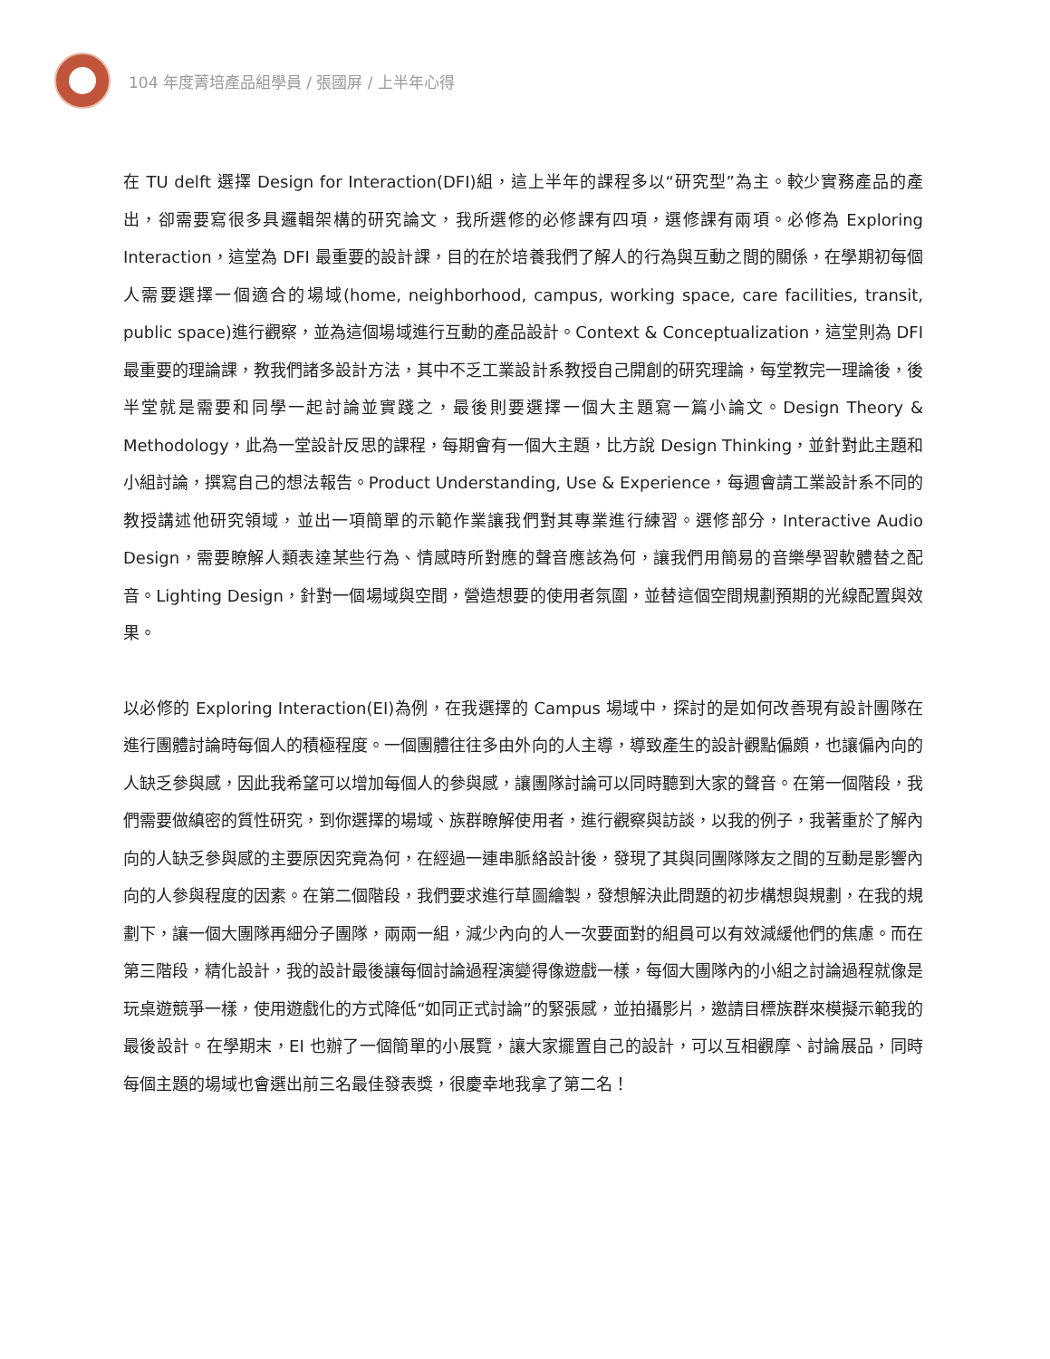104 年度菁培產品組學員 / 張國屏 / 上半年心得
在 TU delft 選擇 Design for Interaction(DFI)組，這上半年的課程多以“研究型”為主。較少實務產品的產出，卻需要寫很多具邏輯架構的研究論文，我所選修的必修課有四項，選修課有兩項。必修為 Exploring Interaction，這堂為 DFI 最重要的設計課，目的在於培養我們了解人的行為與互動之間的關係，在學期初每個人需要選擇一個適合的場域(home, neighborhood, campus, working space, care facilities, transit, public space)進行觀察，並為這個場域進行互動的產品設計。Context & Conceptualization，這堂則為 DFI 最重要的理論課，教我們諸多設計方法，其中不乏工業設計系教授自己開創的研究理論，每堂教完一理論後，後半堂就是需要和同學一起討論並實踐之，最後則要選擇一個大主題寫一篇小論文。Design Theory & Methodology，此為一堂設計反思的課程，每期會有一個大主題，比方說 Design Thinking，並針對此主題和小組討論，撰寫自己的想法報告。Product Understanding, Use & Experience，每週會請工業設計系不同的教授講述他研究領域，並出一項簡單的示範作業讓我們對其專業進行練習。選修部分，Interactive Audio Design，需要瞭解人類表達某些行為、情感時所對應的聲音應該為何，讓我們用簡易的音樂學習軟體替之配音。Lighting Design，針對一個場域與空間，營造想要的使用者氛圍，並替這個空間規劃預期的光線配置與效果。
以必修的 Exploring Interaction(EI)為例，在我選擇的 Campus 場域中，探討的是如何改善現有設計團隊在進行團體討論時每個人的積極程度。一個團體往往多由外向的人主導，導致產生的設計觀點偏頗，也讓偏內向的人缺乏參與感，因此我希望可以增加每個人的參與感，讓團隊討論可以同時聽到大家的聲音。在第一個階段，我們需要做縝密的質性研究，到你選擇的場域、族群瞭解使用者，進行觀察與訪談，以我的例子，我著重於了解內向的人缺乏參與感的主要原因究竟為何，在經過一連串脈絡設計後，發現了其與同團隊隊友之間的互動是影響內向的人參與程度的因素。在第二個階段，我們要求進行草圖繪製，發想解決此問題的初步構想與規劃，在我的規劃下，讓一個大團隊再細分子團隊，兩兩一組，減少內向的人一次要面對的組員可以有效減緩他們的焦慮。而在第三階段，精化設計，我的設計最後讓每個討論過程演變得像遊戲一樣，每個大團隊內的小組之討論過程就像是玩桌遊競爭一樣，使用遊戲化的方式降低“如同正式討論”的緊張感，並拍攝影片，邀請目標族群來模擬示範我的最後設計。在學期末，EI 也辦了一個簡單的小展覽，讓大家擺置自己的設計，可以互相觀摩、討論展品，同時每個主題的場域也會選出前三名最佳發表獎，很慶幸地我拿了第二名！